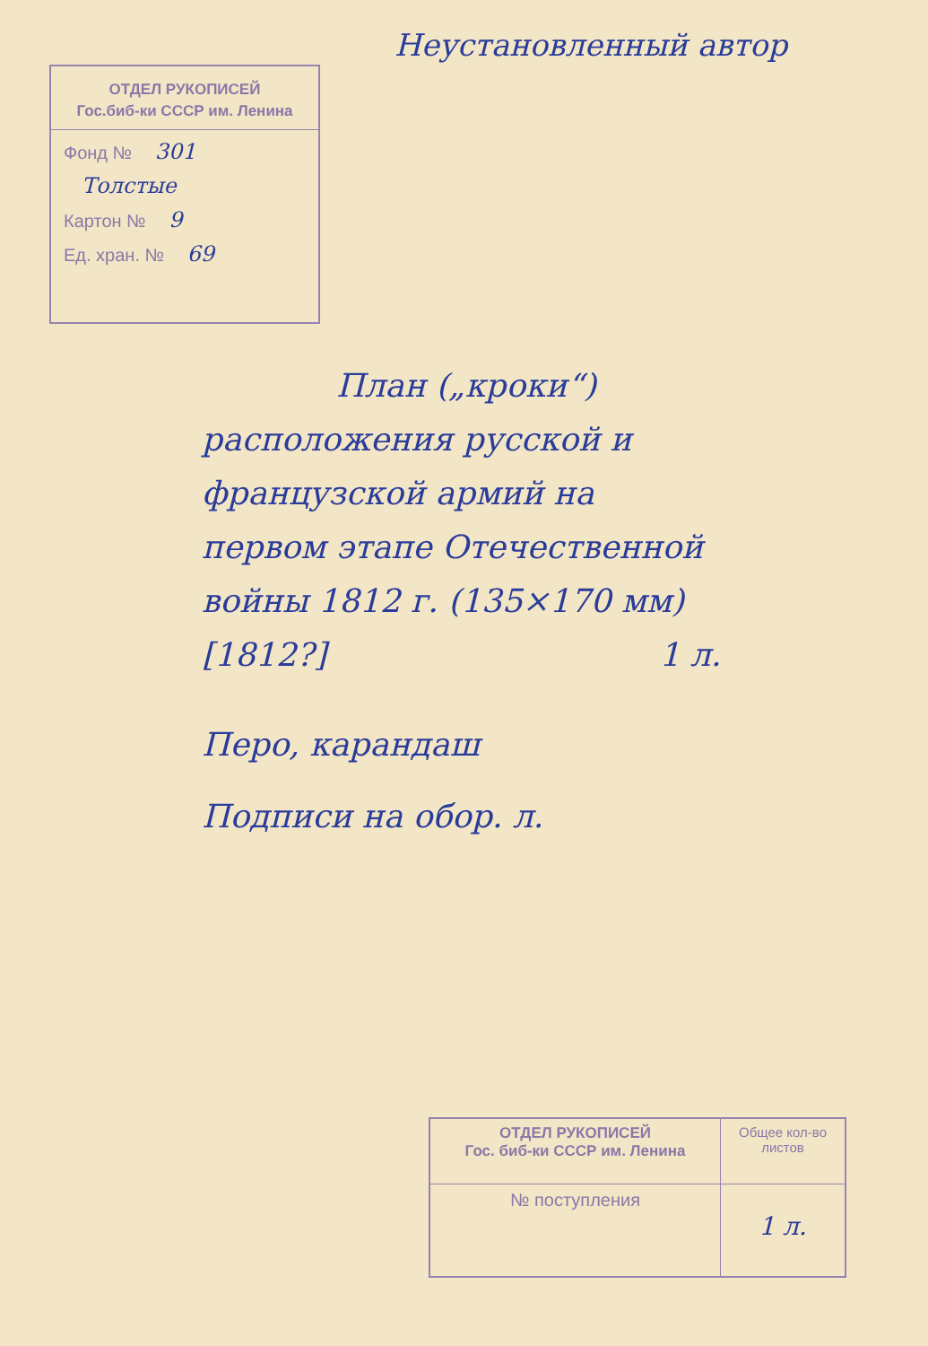Неустановленный автор
ОТДЕЛ РУКОПИСЕЙ
Гос.биб-ки СССР им. Ленина
Фонд № 301
Толстые
Картон № 9
Ед. хран. № 69
План („кроки“)
расположения русской и
французской армий на
первом этапе Отечественной
войны 1812 г. (135×170 мм)
[1812?] 1 л.
Перо, карандаш
Подписи на обор. л.
| ОТДЕЛ РУКОПИСЕЙ Гос. биб-ки СССР им. Ленина | Общее кол-во листов |
| № поступления | 1 л. |